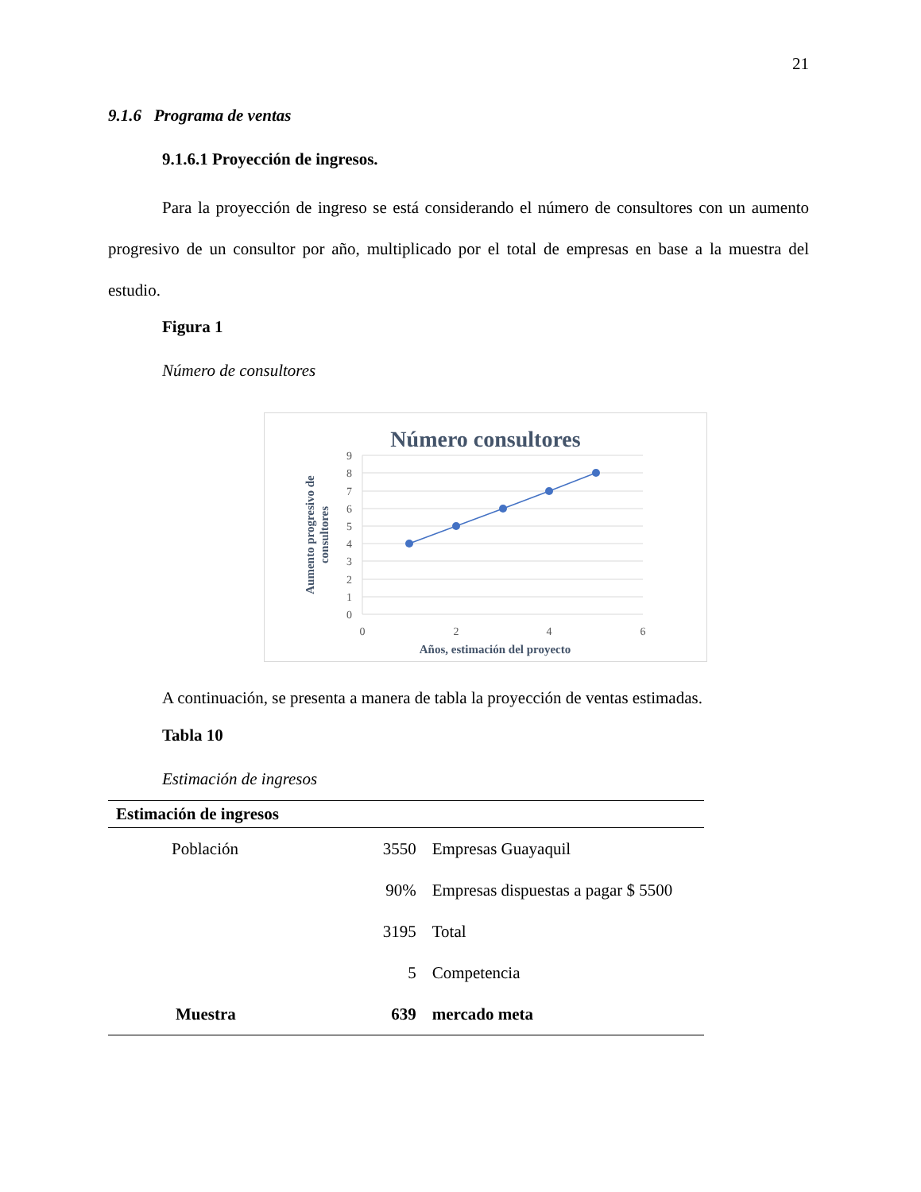21
9.1.6 Programa de ventas
9.1.6.1 Proyección de ingresos.
Para la proyección de ingreso se está considerando el número de consultores con un aumento progresivo de un consultor por año, multiplicado por el total de empresas en base a la muestra del estudio.
Figura 1
Número de consultores
Número consultores
9
8
7
6
5
4
3
2
1
0
0
2
4
6
Años, estimación del proyecto
Aumento progresivo de
consultores
A continuación, se presenta a manera de tabla la proyección de ventas estimadas.
Tabla 10
Estimación de ingresos
| Estimación de ingresos | | |
| --- | --- | --- |
| Población | 3550 | Empresas Guayaquil |
| | 90% | Empresas dispuestas a pagar $ 5500 |
| | 3195 | Total |
| | 5 | Competencia |
| Muestra | 639 | mercado meta |